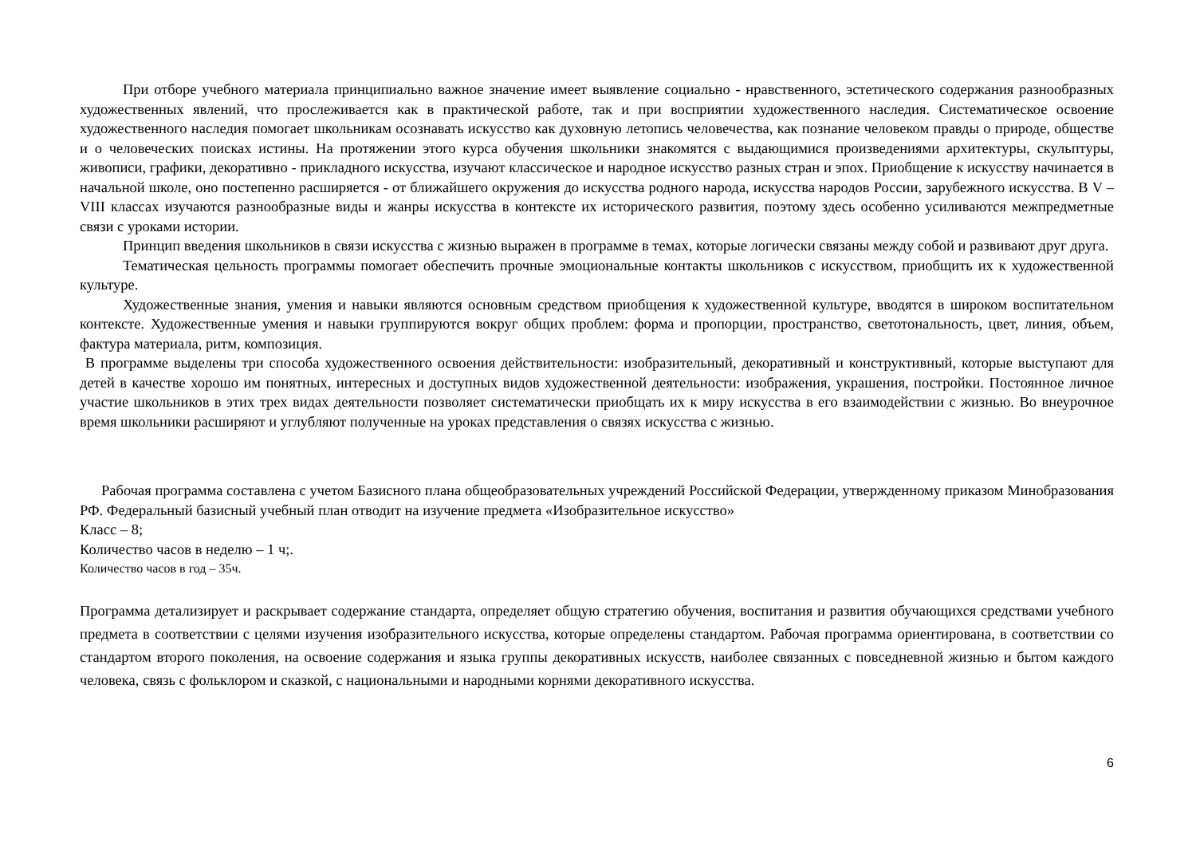При отборе учебного материала принципиально важное значение имеет выявление социально - нравственного, эстетического содержания разнообразных художественных явлений, что прослеживается как в практической работе, так и при восприятии художественного наследия. Систематическое освоение художественного наследия помогает школьникам осознавать искусство как духовную летопись человечества, как познание человеком правды о природе, обществе и о человеческих поисках истины. На протяжении этого курса обучения школьники знакомятся с выдающимися произведениями архитектуры, скульптуры, живописи, графики, декоративно - прикладного искусства, изучают классическое и народное искусство разных стран и эпох. Приобщение к искусству начинается в начальной школе, оно постепенно расширяется - от ближайшего окружения до искусства родного народа, искусства народов России, зарубежного искусства. В V – VIII классах изучаются разнообразные виды и жанры искусства в контексте их исторического развития, поэтому здесь особенно усиливаются межпредметные связи с уроками истории.
Принцип введения школьников в связи искусства с жизнью выражен в программе в темах, которые логически связаны между собой и развивают друг друга.
Тематическая цельность программы помогает обеспечить прочные эмоциональные контакты школьников с искусством, приобщить их к художественной культуре.
Художественные знания, умения и навыки являются основным средством приобщения к художественной культуре, вводятся в широком воспитательном контексте. Художественные умения и навыки группируются вокруг общих проблем: форма и пропорции, пространство, светотональность, цвет, линия, объем, фактура материала, ритм, композиция.
В программе выделены три способа художественного освоения действительности: изобразительный, декоративный и конструктивный, которые выступают для детей в качестве хорошо им понятных, интересных и доступных видов художественной деятельности: изображения, украшения, постройки. Постоянное личное участие школьников в этих трех видах деятельности позволяет систематически приобщать их к миру искусства в его взаимодействии с жизнью. Во внеурочное время школьники расширяют и углубляют полученные на уроках представления о связях искусства с жизнью.
Рабочая программа составлена с учетом Базисного плана общеобразовательных учреждений Российской Федерации, утвержденному приказом Минобразования РФ. Федеральный базисный учебный план отводит на изучение предмета «Изобразительное искусство»
Класс – 8;
Количество часов в неделю – 1 ч;.
Количество часов в год – 35ч.
Программа детализирует и раскрывает содержание стандарта, определяет общую стратегию обучения, воспитания и развития обучающихся средствами учебного предмета в соответствии с целями изучения изобразительного искусства, которые определены стандартом. Рабочая программа ориентирована, в соответствии со стандартом второго поколения, на освоение содержания и языка группы декоративных искусств, наиболее связанных с повседневной жизнью и бытом каждого человека, связь с фольклором и сказкой, с национальными и народными корнями декоративного искусства.
6